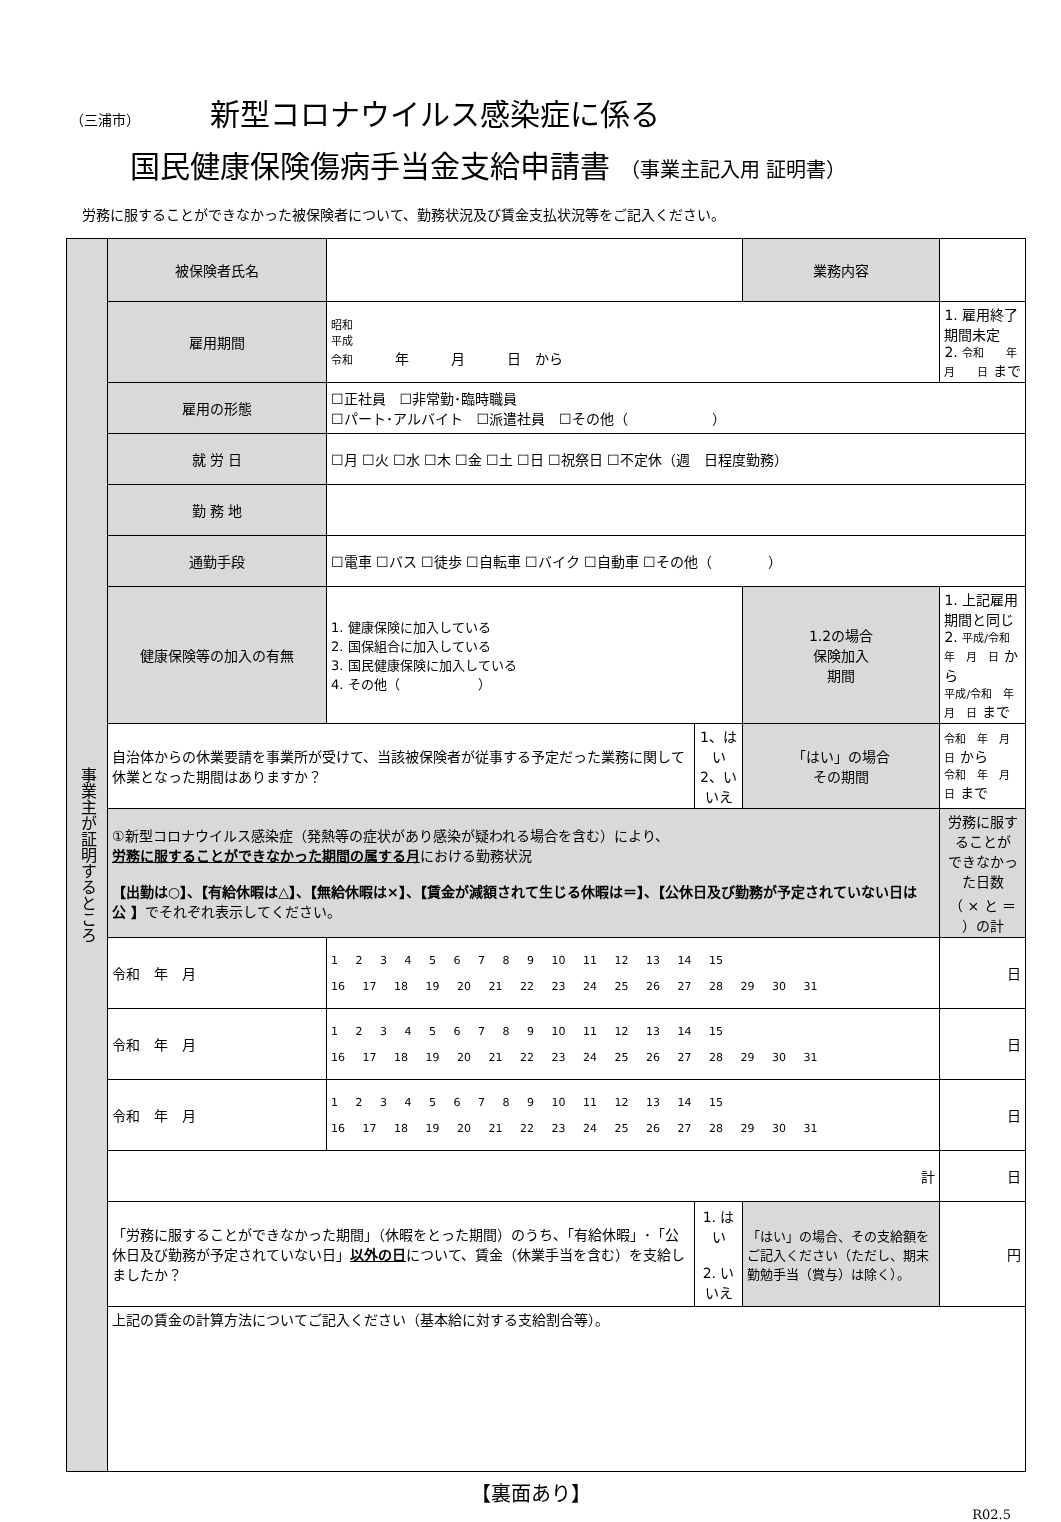（三浦市） 新型コロナウイルス感染症に係る
国民健康保険傷病手当金支給申請書 （事業主記入用 証明書）
労務に服することができなかった被保険者について、勤務状況及び賃金支払状況等をご記入ください。
| 事業主が証明するところ | 被保険者氏名 | | | 業務内容 | |
| | 雇用期間 | 昭和 平成 令和 年 月 日 から | | | 1. 雇用終了期間未定 2. 令和 年 月 日 まで |
| | 雇用の形態 | ☐正社員 ☐非常勤･臨時職員 ☐パート･アルバイト ☐派遣社員 ☐その他（ ） | | | |
| | 就 労 日 | ☐月 ☐火 ☐水 ☐木 ☐金 ☐土 ☐日 ☐祝祭日 ☐不定休（週 日程度勤務） | | | |
| | 勤 務 地 | | | | |
| | 通勤手段 | ☐電車 ☐バス ☐徒歩 ☐自転車 ☐バイク ☐自動車 ☐その他（ ） | | | |
| | 健康保険等の加入の有無 | 1. 健康保険に加入している 2. 国保組合に加入している 3. 国民健康保険に加入している 4. その他（ ） | | 1.2の場合 保険加入 期間 | 1. 上記雇用期間と同じ 2. 平成/令和 年 月 日 から 平成/令和 年 月 日 まで |
| | 自治体からの休業要請を事業所が受けて、当該被保険者が従事する予定だった業務に関して休業となった期間はありますか？ | | 1、はい 2、いいえ | 「はい」の場合 その期間 | 令和 年 月 日 から 令和 年 月 日 まで |
| | ①新型コロナウイルス感染症（発熱等の症状があり感染が疑われる場合を含む）により、 労務に服することができなかった期間の属する月 における勤務状況 【出勤は○】、【有給休暇は△】、【無給休暇は×】、【賃金が減額されて生じる休暇は＝】、【公休日及び勤務が予定されていない日は 公 】 でそれぞれ表示してください。 | | | | 労務に服することが できなかった日数 （ × と ＝ ）の計 |
| | 令和 年 月 | 1 2 3 4 5 6 7 8 9 10 11 12 13 14 15 16 17 18 19 20 21 22 23 24 25 26 27 28 29 30 31 | | | 日 |
| | 令和 年 月 | 1 2 3 4 5 6 7 8 9 10 11 12 13 14 15 16 17 18 19 20 21 22 23 24 25 26 27 28 29 30 31 | | | 日 |
| | 令和 年 月 | 1 2 3 4 5 6 7 8 9 10 11 12 13 14 15 16 17 18 19 20 21 22 23 24 25 26 27 28 29 30 31 | | | 日 |
| | 計 | | | | 日 |
| | 「労務に服することができなかった期間」（休暇をとった期間）のうち、「有給休暇」･「公休日及び勤務が予定されていない日」 以外の日 について、賃金（休業手当を含む）を支給しましたか？ | | 1. はい 2. いいえ | 「はい」の場合、その支給額をご記入ください（ただし、期末勤勉手当（賞与）は除く）。 | 円 |
| | 上記の賃金の計算方法についてご記入ください（基本給に対する支給割合等）。 | | | | |
【裏面あり】
R02.5